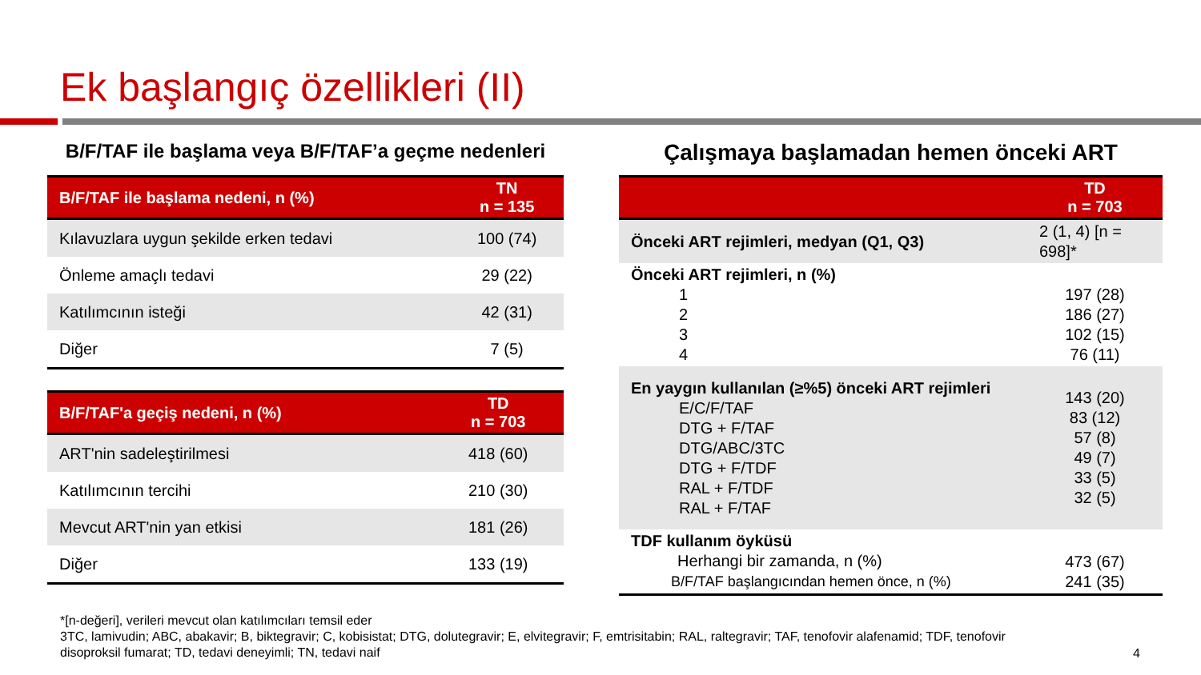Ek başlangıç özellikleri (II)
B/F/TAF ile başlama veya B/F/TAF’a geçme nedenleri
| B/F/TAF ile başlama nedeni, n (%) | TN n = 135 |
| --- | --- |
| Kılavuzlara uygun şekilde erken tedavi | 100 (74) |
| Önleme amaçlı tedavi | 29 (22) |
| Katılımcının isteği | 42 (31) |
| Diğer | 7 (5) |
| B/F/TAF'a geçiş nedeni, n (%) | TD n = 703 |
| --- | --- |
| ART'nin sadeleştirilmesi | 418 (60) |
| Katılımcının tercihi | 210 (30) |
| Mevcut ART'nin yan etkisi | 181 (26) |
| Diğer | 133 (19) |
Çalışmaya başlamadan hemen önceki ART
| | TD n = 703 |
| --- | --- |
| Önceki ART rejimleri, medyan (Q1, Q3) | 2 (1, 4) [n = 698]* |
| Önceki ART rejimleri, n (%) 1 2 3 4 | 197 (28) 186 (27) 102 (15) 76 (11) |
| En yaygın kullanılan (≥%5) önceki ART rejimleri E/C/F/TAF DTG + F/TAF DTG/ABC/3TC DTG + F/TDF RAL + F/TDF RAL + F/TAF | 143 (20) 83 (12) 57 (8) 49 (7) 33 (5) 32 (5) |
| TDF kullanım öyküsü Herhangi bir zamanda, n (%) B/F/TAF başlangıcından hemen önce, n (%) | 473 (67) 241 (35) |
*[n-değeri], verileri mevcut olan katılımcıları temsil eder
3TC, lamivudin; ABC, abakavir; B, biktegravir; C, kobisistat; DTG, dolutegravir; E, elvitegravir; F, emtrisitabin; RAL, raltegravir; TAF, tenofovir alafenamid; TDF, tenofovir disoproksil fumarat; TD, tedavi deneyimli; TN, tedavi naif
4